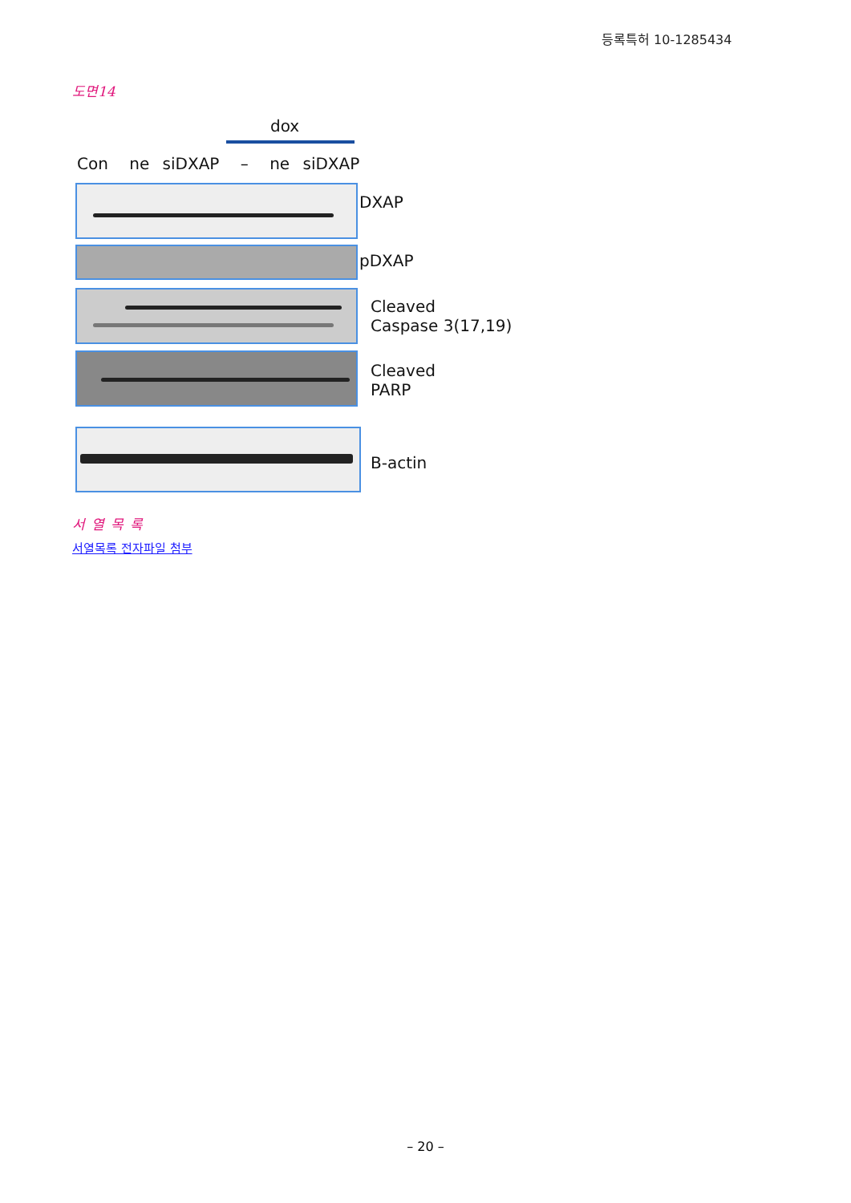등록특허 10-1285434
도면14
dox
Con ne siDXAP – ne siDXAP
DXAP
pDXAP
Cleaved
Caspase 3(17,19)
Cleaved
PARP
B-actin
서열목록
서열목록 전자파일 첨부
– 20 –